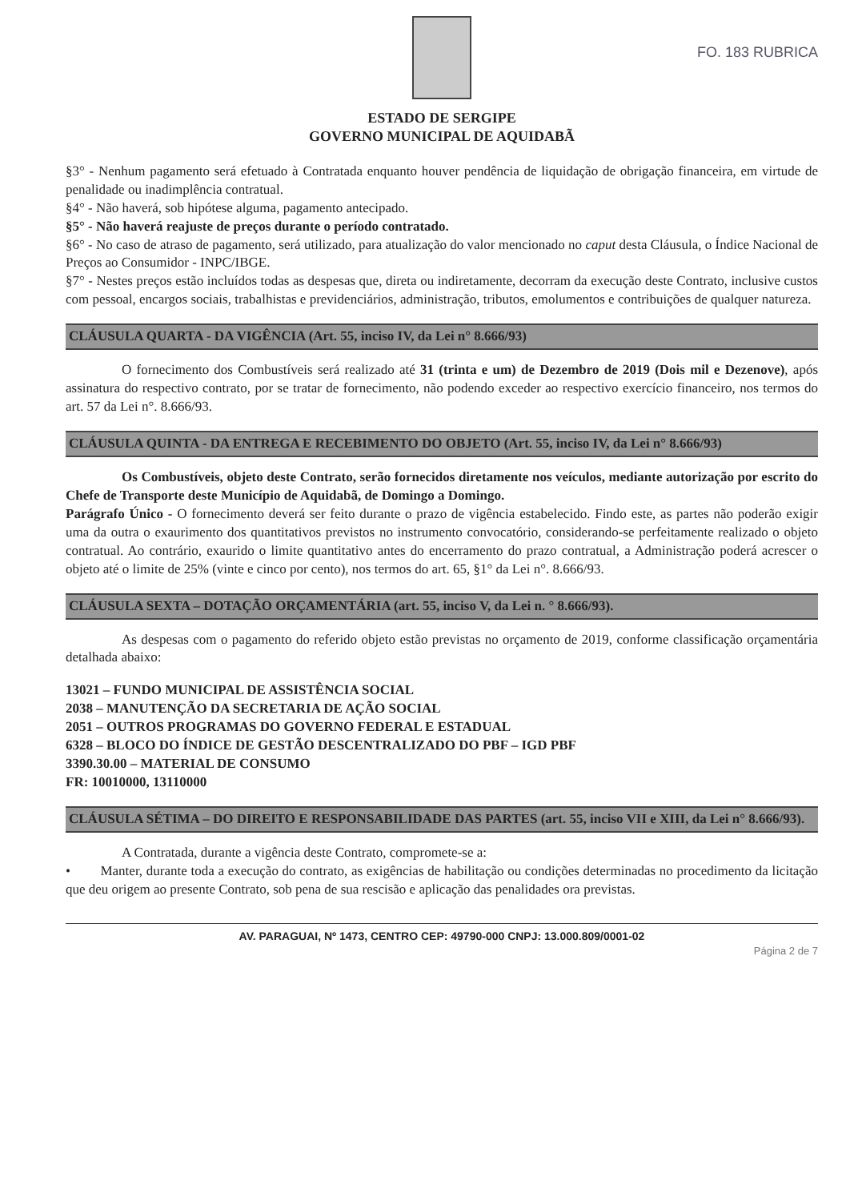ESTADO DE SERGIPE
GOVERNO MUNICIPAL DE AQUIDABÃ
FO. 183 RUBRICA
§3° - Nenhum pagamento será efetuado à Contratada enquanto houver pendência de liquidação de obrigação financeira, em virtude de penalidade ou inadimplência contratual.
§4° - Não haverá, sob hipótese alguma, pagamento antecipado.
§5° - Não haverá reajuste de preços durante o período contratado.
§6° - No caso de atraso de pagamento, será utilizado, para atualização do valor mencionado no caput desta Cláusula, o Índice Nacional de Preços ao Consumidor - INPC/IBGE.
§7° - Nestes preços estão incluídos todas as despesas que, direta ou indiretamente, decorram da execução deste Contrato, inclusive custos com pessoal, encargos sociais, trabalhistas e previdenciários, administração, tributos, emolumentos e contribuições de qualquer natureza.
CLÁUSULA QUARTA - DA VIGÊNCIA (Art. 55, inciso IV, da Lei n° 8.666/93)
O fornecimento dos Combustíveis será realizado até 31 (trinta e um) de Dezembro de 2019 (Dois mil e Dezenove), após assinatura do respectivo contrato, por se tratar de fornecimento, não podendo exceder ao respectivo exercício financeiro, nos termos do art. 57 da Lei n°. 8.666/93.
CLÁUSULA QUINTA - DA ENTREGA E RECEBIMENTO DO OBJETO (Art. 55, inciso IV, da Lei n° 8.666/93)
Os Combustíveis, objeto deste Contrato, serão fornecidos diretamente nos veículos, mediante autorização por escrito do Chefe de Transporte deste Município de Aquidabã, de Domingo a Domingo.
Parágrafo Único - O fornecimento deverá ser feito durante o prazo de vigência estabelecido. Findo este, as partes não poderão exigir uma da outra o exaurimento dos quantitativos previstos no instrumento convocatório, considerando-se perfeitamente realizado o objeto contratual. Ao contrário, exaurido o limite quantitativo antes do encerramento do prazo contratual, a Administração poderá acrescer o objeto até o limite de 25% (vinte e cinco por cento), nos termos do art. 65, §1° da Lei n°. 8.666/93.
CLÁUSULA SEXTA – DOTAÇÃO ORÇAMENTÁRIA (art. 55, inciso V, da Lei n. ° 8.666/93).
As despesas com o pagamento do referido objeto estão previstas no orçamento de 2019, conforme classificação orçamentária detalhada abaixo:
13021 – FUNDO MUNICIPAL DE ASSISTÊNCIA SOCIAL
2038 – MANUTENÇÃO DA SECRETARIA DE AÇÃO SOCIAL
2051 – OUTROS PROGRAMAS DO GOVERNO FEDERAL E ESTADUAL
6328 – BLOCO DO ÍNDICE DE GESTÃO DESCENTRALIZADO DO PBF – IGD PBF
3390.30.00 – MATERIAL DE CONSUMO
FR: 10010000, 13110000
CLÁUSULA SÉTIMA – DO DIREITO E RESPONSABILIDADE DAS PARTES (art. 55, inciso VII e XIII, da Lei n° 8.666/93).
A Contratada, durante a vigência deste Contrato, compromete-se a:
• Manter, durante toda a execução do contrato, as exigências de habilitação ou condições determinadas no procedimento da licitação que deu origem ao presente Contrato, sob pena de sua rescisão e aplicação das penalidades ora previstas.
AV. PARAGUAI, Nº 1473, CENTRO CEP: 49790-000 CNPJ: 13.000.809/0001-02
Página 2 de 7